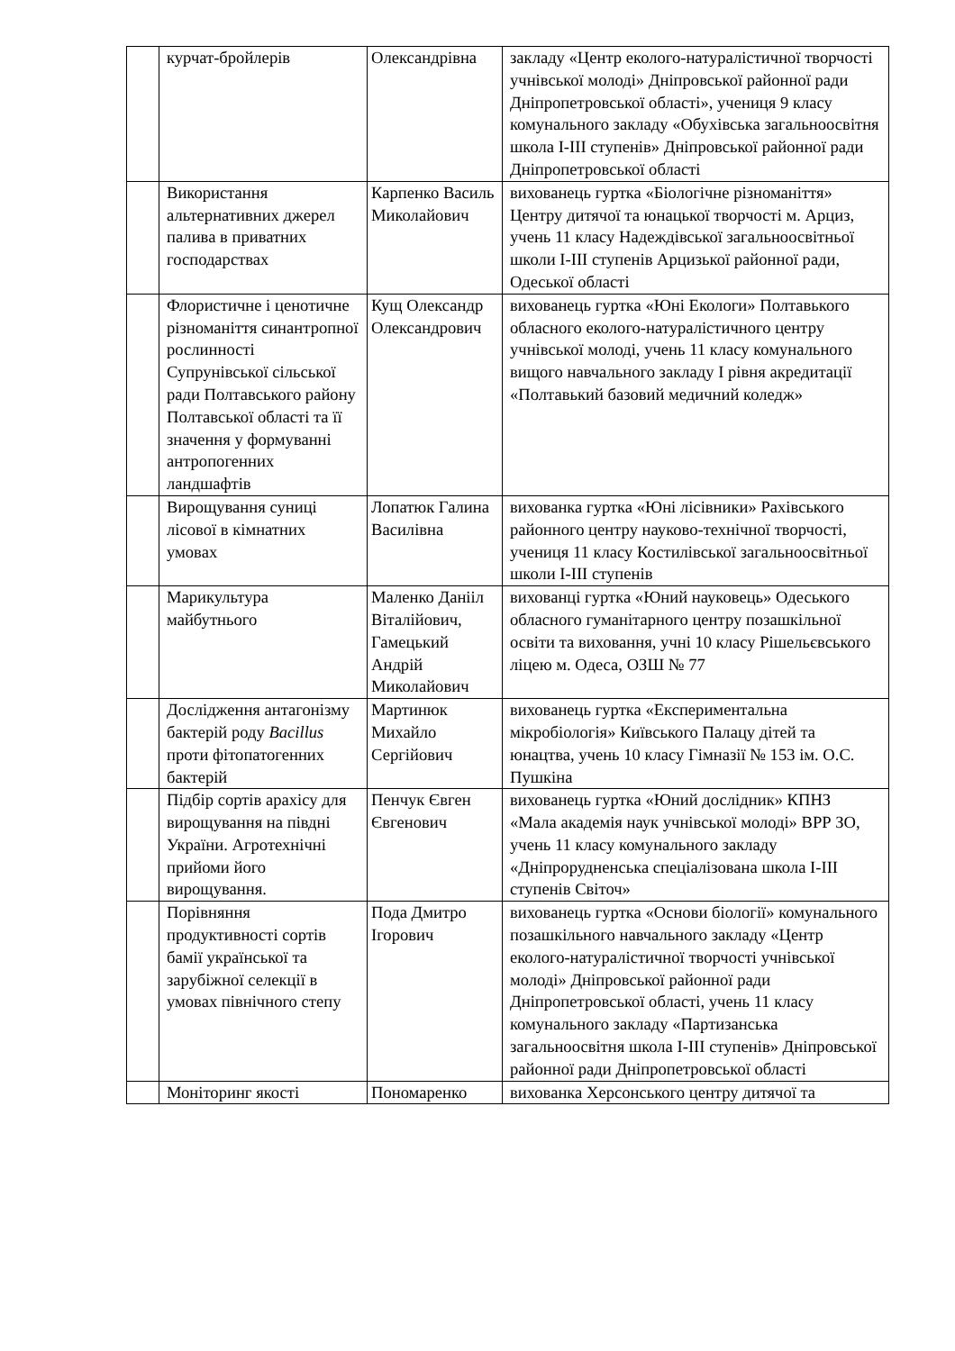| | курчат-бройлерів | Олександрівна | закладу «Центр еколого-натуралістичної творчості учнівської молоді» Дніпровської районної ради Дніпропетровської області», учениця 9 класу комунального закладу «Обухівська загальноосвітня школа І-ІІІ ступенів» Дніпровської районної ради Дніпропетровської області |
| | Використання альтернативних джерел палива в приватних господарствах | Карпенко Василь Миколайович | вихованець гуртка «Біологічне різноманіття» Центру дитячої та юнацької творчості м. Арциз, учень 11 класу Надеждівської загальноосвітньої школи І-ІІІ ступенів Арцизької районної ради, Одеської області |
| | Флористичне і ценотичне різноманіття синантропної рослинності Супрунівської сільської ради Полтавського району Полтавської області та її значення у формуванні антропогенних ландшафтів | Кущ Олександр Олександрович | вихованець гуртка «Юні Екологи» Полтавького обласного еколого-натуралістичного центру учнівської молоді, учень 11 класу комунального вищого навчального закладу І рівня акредитації «Полтавький базовий медичний коледж» |
| | Вирощування суниці лісової в кімнатних умовах | Лопатюк Галина Василівна | вихованка гуртка «Юні лісівники» Рахівського районного центру науково-технічної творчості, учениця 11 класу Костилівської загальноосвітньої школи І-ІІІ ступенів |
| | Марикультура майбутнього | Маленко Данііл Віталійович, Гамецький Андрій Миколайович | вихованці гуртка «Юний науковець» Одеського обласного гуманітарного центру позашкільної освіти та виховання, учні 10 класу Рішельєвського ліцею м. Одеса, ОЗШ № 77 |
| | Дослідження антагонізму бактерій роду Bacillus проти фітопатогенних бактерій | Мартинюк Михайло Сергійович | вихованець гуртка «Експериментальна мікробіологія» Київського Палацу дітей та юнацтва, учень 10 класу Гімназії № 153 ім. О.С. Пушкіна |
| | Підбір сортів арахісу для вирощування на півдні України. Агротехнічні прийоми його вирощування. | Пенчук Євген Євгенович | вихованець гуртка «Юний дослідник» КПНЗ «Мала академія наук учнівської молоді» ВРР ЗО, учень 11 класу комунального закладу «Дніпрорудненська спеціалізована школа І-ІІІ ступенів Світоч» |
| | Порівняння продуктивності сортів бамії української та зарубіжної селекції в умовах північного степу | Пода Дмитро Ігорович | вихованець гуртка «Основи біології» комунального позашкільного навчального закладу «Центр еколого-натуралістичної творчості учнівської молоді» Дніпровської районної ради Дніпропетровської області, учень 11 класу комунального закладу «Партизанська загальноосвітня школа І-ІІІ ступенів» Дніпровської районної ради Дніпропетровської області |
| | Моніторинг якості | Пономаренко | вихованка Херсонського центру дитячої та |